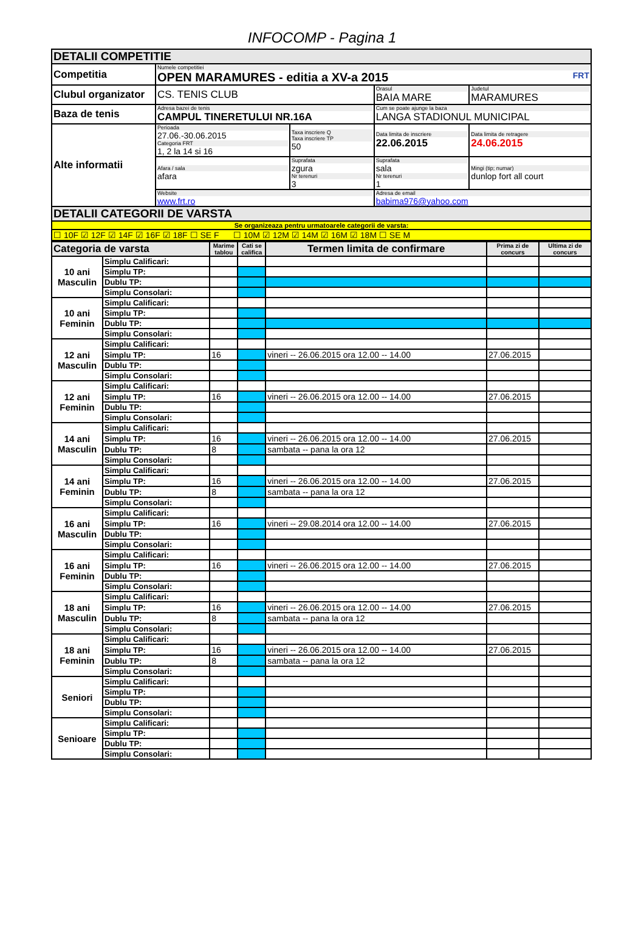INFOCOMP - Pagina 1
| DETALII COMPETITIE | | | | |
| Competitia | Numele competitiei OPEN MARAMURES - editia a XV-a 2015 FRT | | | |
| Clubul organizator | CS. TENIS CLUB | | Orasul BAIA MARE | Judetul MARAMURES |
| Baza de tenis | Adresa bazei de tenis CAMPUL TINERETULUI NR.16A | | Cum se poate ajunge la baza LANGA STADIONUL MUNICIPAL | |
| Alte informatii | Perioada 27.06.-30.06.2015 Categoria FRT 1, 2 la 14 si 16 | Taxa inscriere Q Taxa inscriere TP 50 | Data limita de inscriere 22.06.2015 | Data limita de retragere 24.06.2015 |
| | Afara / sala afara | Suprafata zgura Nr terenuri 3 | Suprafata sala Nr terenuri 1 | Mingi (tip; numar) dunlop fort all court |
| | Website www.frt.ro | | Adresa de email babima976@yahoo.com | |
| DETALII CATEGORII DE VARSTA | | | | |
| Se organizeaza pentru urmatoarele categorii de varsta: | | | | |
| ☐ 10F ☑ 12F ☑ 14F ☑ 16F ☑ 18F ☐ SE F ☐ 10M ☑ 12M ☑ 14M ☑ 16M ☑ 18M ☐ SE M | | | | |
| Categoria de varsta | | Marime tablou | Cati se califica | Termen limita de confirmare | Prima zi de concurs | Ultima zi de concurs |
| --- | --- | --- | --- | --- | --- | --- |
| 10 ani Masculin | Simplu Calificari: | | | | | |
| | Simplu TP: | | | | | |
| | Dublu TP: | | | | | |
| | Simplu Consolari: | | | | | |
| 10 ani Feminin | Simplu Calificari: | | | | | |
| | Simplu TP: | | | | | |
| | Dublu TP: | | | | | |
| | Simplu Consolari: | | | | | |
| 12 ani Masculin | Simplu Calificari: | | | | | |
| | Simplu TP: | 16 | | vineri -- 26.06.2015 ora 12.00 -- 14.00 | 27.06.2015 | |
| | Dublu TP: | | | | | |
| | Simplu Consolari: | | | | | |
| 12 ani Feminin | Simplu Calificari: | | | | | |
| | Simplu TP: | 16 | | vineri -- 26.06.2015 ora 12.00 -- 14.00 | 27.06.2015 | |
| | Dublu TP: | | | | | |
| | Simplu Consolari: | | | | | |
| 14 ani Masculin | Simplu Calificari: | | | | | |
| | Simplu TP: | 16 | | vineri -- 26.06.2015 ora 12.00 -- 14.00 | 27.06.2015 | |
| | Dublu TP: | 8 | | sambata -- pana la ora 12 | | |
| | Simplu Consolari: | | | | | |
| 14 ani Feminin | Simplu Calificari: | | | | | |
| | Simplu TP: | 16 | | vineri -- 26.06.2015 ora 12.00 -- 14.00 | 27.06.2015 | |
| | Dublu TP: | 8 | | sambata -- pana la ora 12 | | |
| | Simplu Consolari: | | | | | |
| 16 ani Masculin | Simplu Calificari: | | | | | |
| | Simplu TP: | 16 | | vineri -- 29.08.2014 ora 12.00 -- 14.00 | 27.06.2015 | |
| | Dublu TP: | | | | | |
| | Simplu Consolari: | | | | | |
| 16 ani Feminin | Simplu Calificari: | | | | | |
| | Simplu TP: | 16 | | vineri -- 26.06.2015 ora 12.00 -- 14.00 | 27.06.2015 | |
| | Dublu TP: | | | | | |
| | Simplu Consolari: | | | | | |
| 18 ani Masculin | Simplu Calificari: | | | | | |
| | Simplu TP: | 16 | | vineri -- 26.06.2015 ora 12.00 -- 14.00 | 27.06.2015 | |
| | Dublu TP: | 8 | | sambata -- pana la ora 12 | | |
| | Simplu Consolari: | | | | | |
| 18 ani Feminin | Simplu Calificari: | | | | | |
| | Simplu TP: | 16 | | vineri -- 26.06.2015 ora 12.00 -- 14.00 | 27.06.2015 | |
| | Dublu TP: | 8 | | sambata -- pana la ora 12 | | |
| | Simplu Consolari: | | | | | |
| Seniori | Simplu Calificari: | | | | | |
| | Simplu TP: | | | | | |
| | Dublu TP: | | | | | |
| | Simplu Consolari: | | | | | |
| Senioare | Simplu Calificari: | | | | | |
| | Simplu TP: | | | | | |
| | Dublu TP: | | | | | |
| | Simplu Consolari: | | | | | |